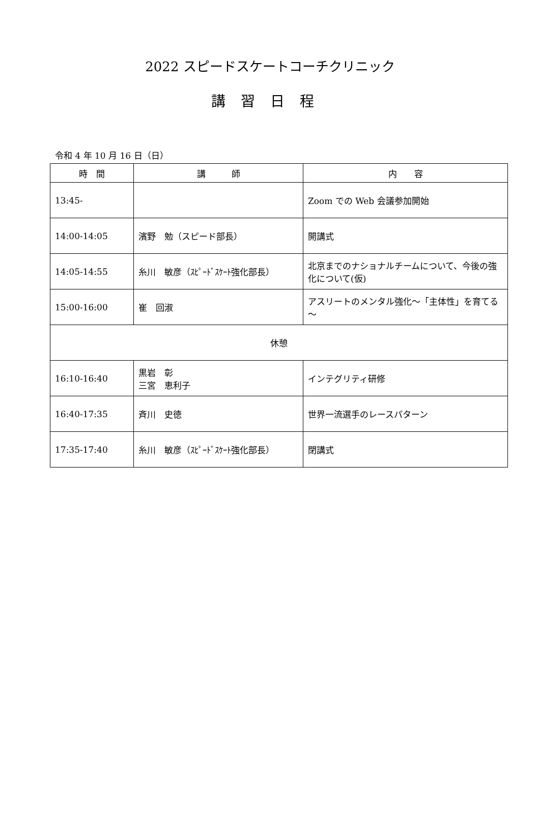2022 スピードスケートコーチクリニック
講習日程
令和 4 年 10 月 16 日（日）
| 時 間 | 講 師 | 内 容 |
| --- | --- | --- |
| 13:45- | | Zoom での Web 会議参加開始 |
| 14:00-14:05 | 濱野 勉（スピード部長） | 開講式 |
| 14:05-14:55 | 糸川 敏彦（ｽﾋﾟｰﾄﾞｽｹｰﾄ強化部長） | 北京までのナショナルチームについて、今後の強化について(仮) |
| 15:00-16:00 | 崔 回淑 | アスリートのメンタル強化～「主体性」を育てる～ |
| 休憩 | | |
| 16:10-16:40 | 黒岩 彰 三宮 恵利子 | インテグリティ研修 |
| 16:40-17:35 | 斉川 史徳 | 世界一流選手のレースパターン |
| 17:35-17:40 | 糸川 敏彦（ｽﾋﾟｰﾄﾞｽｹｰﾄ強化部長） | 閉講式 |